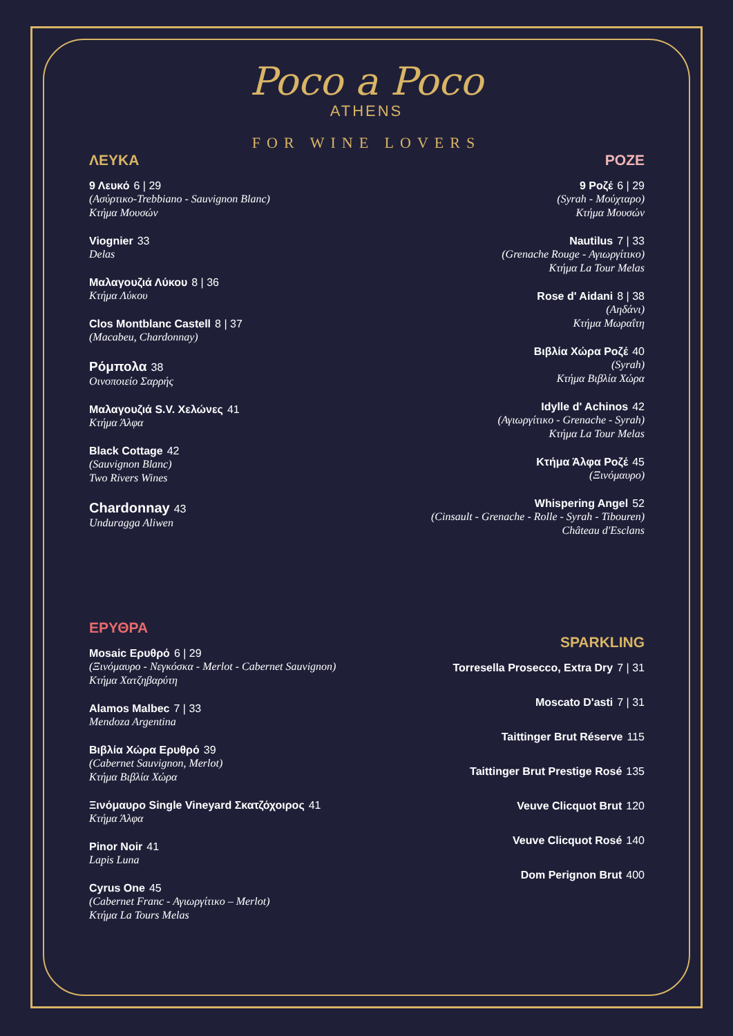Poco a Poco
ATHENS
FOR WINE LOVERS
ΛΕΥΚΑ
9 Λευκό 6 | 29
(Ασύρτικο-Trebbiano - Sauvignon Blanc)
Κτήμα Μουσών
Viognier 33
Delas
Μαλαγουζιά Λύκου 8 | 36
Κτήμα Λύκου
Clos Montblanc Castell 8 | 37
(Macabeu, Chardonnay)
Ρόμπολα 38
Οινοποιείο Σαρρής
Μαλαγουζιά S.V. Χελώνες 41
Κτήμα Άλφα
Black Cottage 42
(Sauvignon Blanc)
Two Rivers Wines
Chardonnay 43
Unduragga Aliwen
ΕΡΥΘΡΑ
Mosaic Ερυθρό 6 | 29
(Ξινόμαυρο - Νεγκόσκα - Merlot - Cabernet Sauvignon)
Κτήμα Χατζηβαρύτη
Alamos Malbec 7 | 33
Mendoza Argentina
Βιβλία Χώρα Ερυθρό 39
(Cabernet Sauvignon, Merlot)
Κτήμα Βιβλία Χώρα
Ξινόμαυρο Single Vineyard Σκατζόχοιρος 41
Κτήμα Άλφα
Pinor Noir 41
Lapis Luna
Cyrus One 45
(Cabernet Franc - Αγιωργίτικο – Merlot)
Κτήμα La Tours Melas
ΡΟΖΕ
9 Ροζέ 6 | 29
(Syrah - Μούχταρο)
Κτήμα Μουσών
Nautilus 7 | 33
(Grenache Rouge - Αγιωργίτικο)
Κτήμα La Tour Melas
Rose d' Aidani 8 | 38
(Αηδάνι)
Κτήμα Μωραΐτη
Βιβλία Χώρα Ροζέ 40
(Syrah)
Κτήμα Βιβλία Χώρα
Idylle d' Achinos 42
(Αγιωργίτικο - Grenache - Syrah)
Κτήμα La Tour Melas
Κτήμα Άλφα Ροζέ 45
(Ξινόμαυρο)
Whispering Angel 52
(Cinsault - Grenache - Rolle - Syrah - Tibouren)
Château d'Esclans
SPARKLING
Torresella Prosecco, Extra Dry 7 | 31
Moscato D'asti 7 | 31
Taittinger Brut Réserve 115
Taittinger Brut Prestige Rosé 135
Veuve Clicquot Brut 120
Veuve Clicquot Rosé 140
Dom Perignon Brut 400